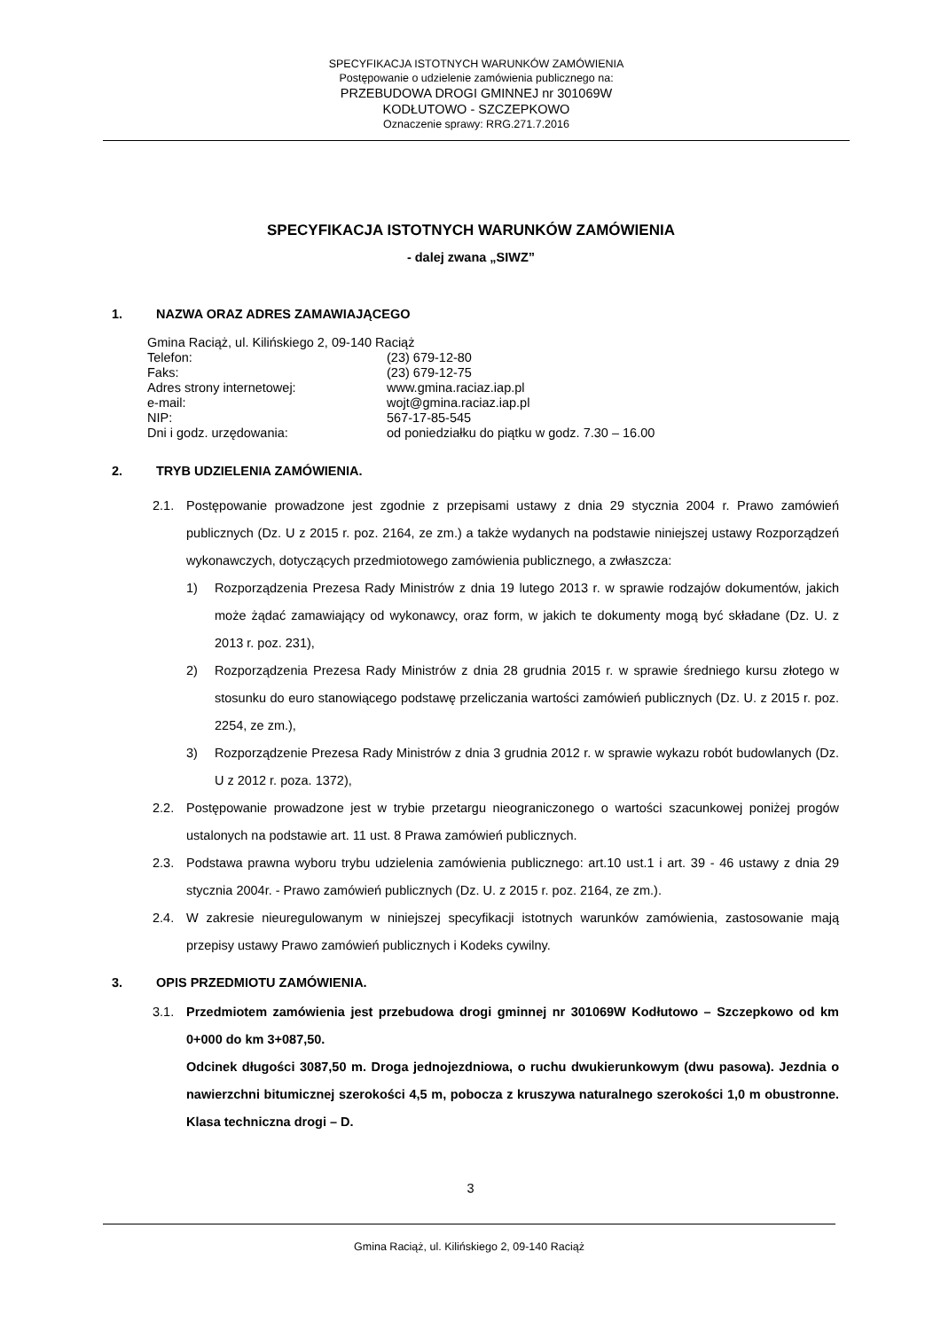SPECYFIKACJA ISTOTNYCH WARUNKÓW ZAMÓWIENIA
Postępowanie o udzielenie zamówienia publicznego na:
PRZEBUDOWA DROGI GMINNEJ nr 301069W
KODŁUTOWO - SZCZEPKOWO
Oznaczenie sprawy: RRG.271.7.2016
SPECYFIKACJA ISTOTNYCH WARUNKÓW ZAMÓWIENIA
- dalej zwana „SIWZ”
1. NAZWA ORAZ ADRES ZAMAWIAJĄCEGO
Gmina Raciąż, ul. Kilińskiego 2, 09-140 Raciąż
| Telefon: | (23) 679-12-80 |
| Faks: | (23) 679-12-75 |
| Adres strony internetowej: | www.gmina.raciaz.iap.pl |
| e-mail: | wojt@gmina.raciaz.iap.pl |
| NIP: | 567-17-85-545 |
| Dni i godz. urzędowania: | od poniedziałku do piątku w godz. 7.30 – 16.00 |
2. TRYB UDZIELENIA ZAMÓWIENIA.
2.1. Postępowanie prowadzone jest zgodnie z przepisami ustawy z dnia 29 stycznia 2004 r. Prawo zamówień publicznych (Dz. U z 2015 r. poz. 2164, ze zm.) a także wydanych na podstawie niniejszej ustawy Rozporządzeń wykonawczych, dotyczących przedmiotowego zamówienia publicznego, a zwłaszcza:
1) Rozporządzenia Prezesa Rady Ministrów z dnia 19 lutego 2013 r. w sprawie rodzajów dokumentów, jakich może żądać zamawiający od wykonawcy, oraz form, w jakich te dokumenty mogą być składane (Dz. U. z 2013 r. poz. 231),
2) Rozporządzenia Prezesa Rady Ministrów z dnia 28 grudnia 2015 r. w sprawie średniego kursu złotego w stosunku do euro stanowiącego podstawę przeliczania wartości zamówień publicznych (Dz. U. z 2015 r. poz. 2254, ze zm.),
3) Rozporządzenie Prezesa Rady Ministrów z dnia 3 grudnia 2012 r. w sprawie wykazu robót budowlanych (Dz. U z 2012 r. poza. 1372),
2.2. Postępowanie prowadzone jest w trybie przetargu nieograniczonego o wartości szacunkowej poniżej progów ustalonych na podstawie art. 11 ust. 8 Prawa zamówień publicznych.
2.3. Podstawa prawna wyboru trybu udzielenia zamówienia publicznego: art.10 ust.1 i art. 39 - 46 ustawy z dnia 29 stycznia 2004r. - Prawo zamówień publicznych (Dz. U. z 2015 r. poz. 2164, ze zm.).
2.4. W zakresie nieuregulowanym w niniejszej specyfikacji istotnych warunków zamówienia, zastosowanie mają przepisy ustawy Prawo zamówień publicznych i Kodeks cywilny.
3. OPIS PRZEDMIOTU ZAMÓWIENIA.
3.1. Przedmiotem zamówienia jest przebudowa drogi gminnej nr 301069W Kodłutowo – Szczepkowo od km 0+000 do km 3+087,50.
Odcinek długości 3087,50 m. Droga jednojezdniowa, o ruchu dwukierunkowym (dwu pasowa). Jezdnia o nawierzchni bitumicznej szerokości 4,5 m, pobocza z kruszywa naturalnego szerokości 1,0 m obustronne. Klasa techniczna drogi – D.
3
Gmina Raciąż, ul. Kilińskiego 2, 09-140 Raciąż